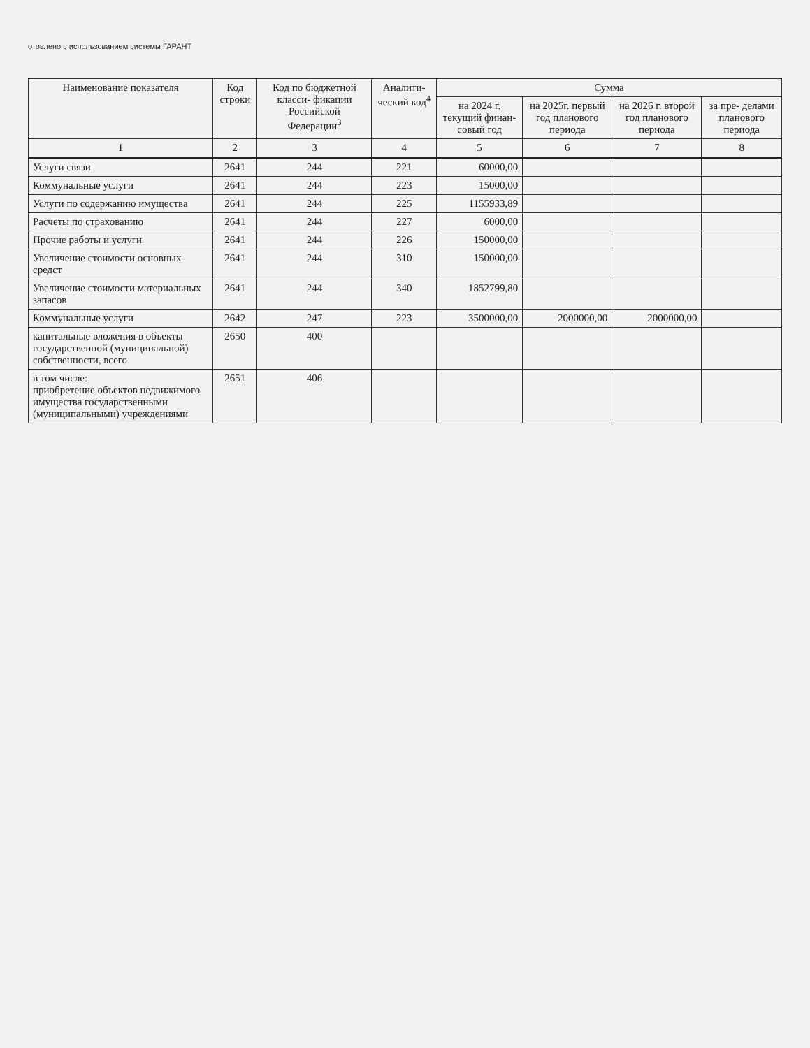отовлено с использованием системы ГАРАНТ
| Наименование показателя | Код строки | Код по бюджетной класси- фикации Российской Федерации<sup>3</sup> | Аналити- ческий код<sup>4</sup> | Сумма | | | |
| --- | --- | --- | --- | --- | --- | --- | --- |
| | | | | на 2024 г. текущий финан- совый год | на 2025г. первый год планового периода | на 2026 г. второй год планового периода | за пре- делами планового периода |
| 1 | 2 | 3 | 4 | 5 | 6 | 7 | 8 |
| Услуги связи | 2641 | 244 | 221 | 60000,00 | | | |
| Коммунальные услуги | 2641 | 244 | 223 | 15000,00 | | | |
| Услуги по содержанию имущества | 2641 | 244 | 225 | 1155933,89 | | | |
| Расчеты по страхованию | 2641 | 244 | 227 | 6000,00 | | | |
| Прочие работы и услуги | 2641 | 244 | 226 | 150000,00 | | | |
| Увеличение стоимости основных средст | 2641 | 244 | 310 | 150000,00 | | | |
| Увеличение стоимости материальных запасов | 2641 | 244 | 340 | 1852799,80 | | | |
| Коммунальные услуги | 2642 | 247 | 223 | 3500000,00 | 2000000,00 | 2000000,00 | |
| капитальные вложения в объекты государственной (муниципальной) собственности, всего | 2650 | 400 | | | | | |
| в том числе: приобретение объектов недвижимого имущества государственными (муниципальными) учреждениями | 2651 | 406 | | | | | |